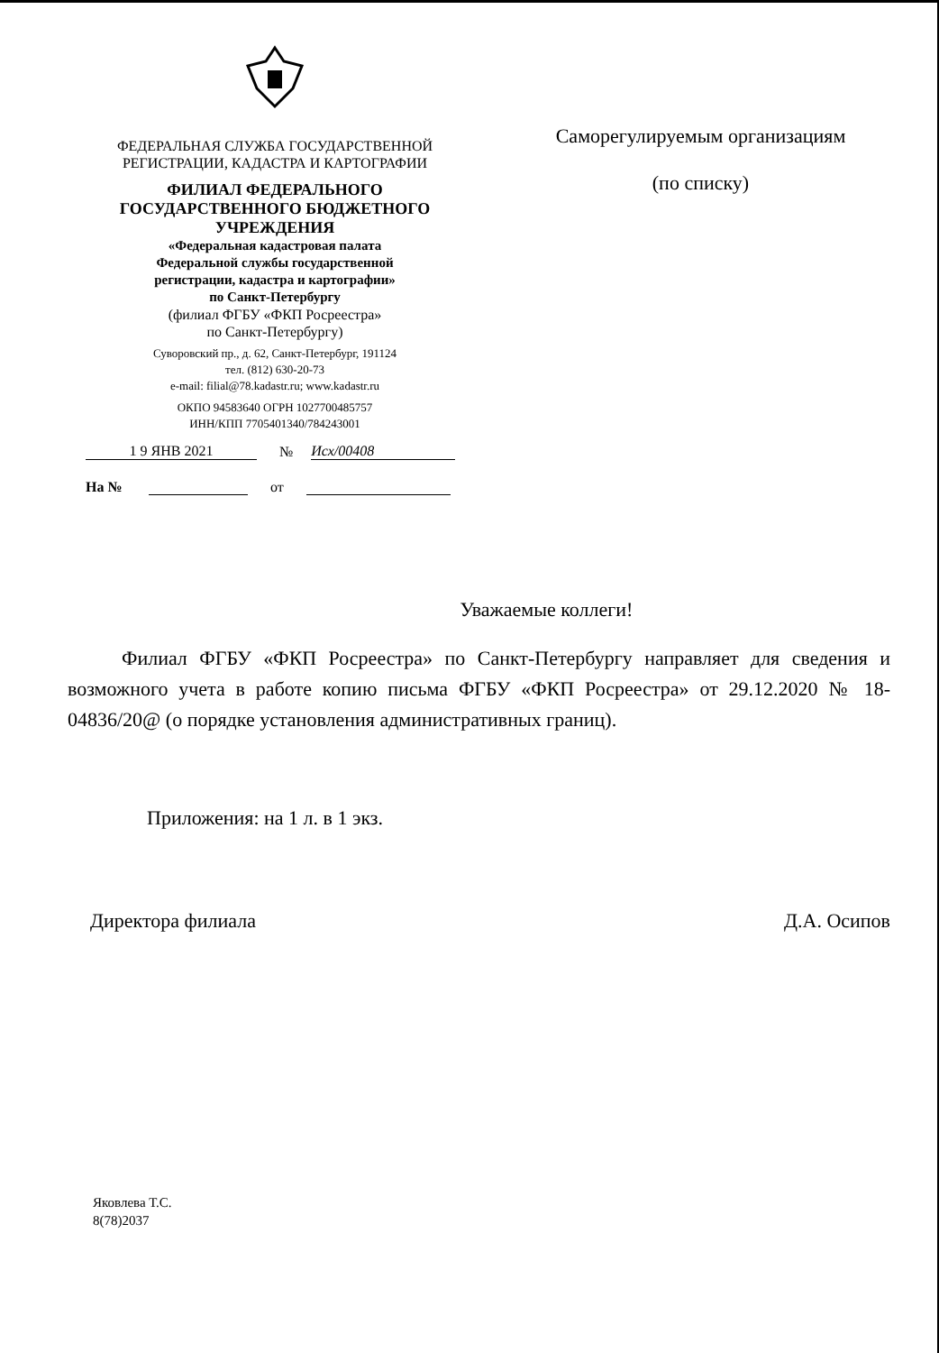ФЕДЕРАЛЬНАЯ СЛУЖБА ГОСУДАРСТВЕННОЙ
РЕГИСТРАЦИИ, КАДАСТРА И КАРТОГРАФИИ
ФИЛИАЛ ФЕДЕРАЛЬНОГО
ГОСУДАРСТВЕННОГО БЮДЖЕТНОГО
УЧРЕЖДЕНИЯ
«Федеральная кадастровая палата
Федеральной службы государственной
регистрации, кадастра и картографии»
по Санкт-Петербургу
(филиал ФГБУ «ФКП Росреестра»
по Санкт-Петербургу)
Суворовский пр., д. 62, Санкт-Петербург, 191124
тел. (812) 630-20-73
e-mail: filial@78.kadastr.ru; www.kadastr.ru
ОКПО 94583640 ОГРН 1027700485757
ИНН/КПП 7705401340/784243001
1 9 ЯНВ 2021 № Исх/00408
На № от
Саморегулируемым организациям
(по списку)
Уважаемые коллеги!
Филиал ФГБУ «ФКП Росреестра» по Санкт-Петербургу направляет для сведения и возможного учета в работе копию письма ФГБУ «ФКП Росреестра» от 29.12.2020 № 18-04836/20@ (о порядке установления административных границ).
Приложения: на 1 л. в 1 экз.
Директора филиала Д.А. Осипов
Яковлева Т.С.
8(78)2037